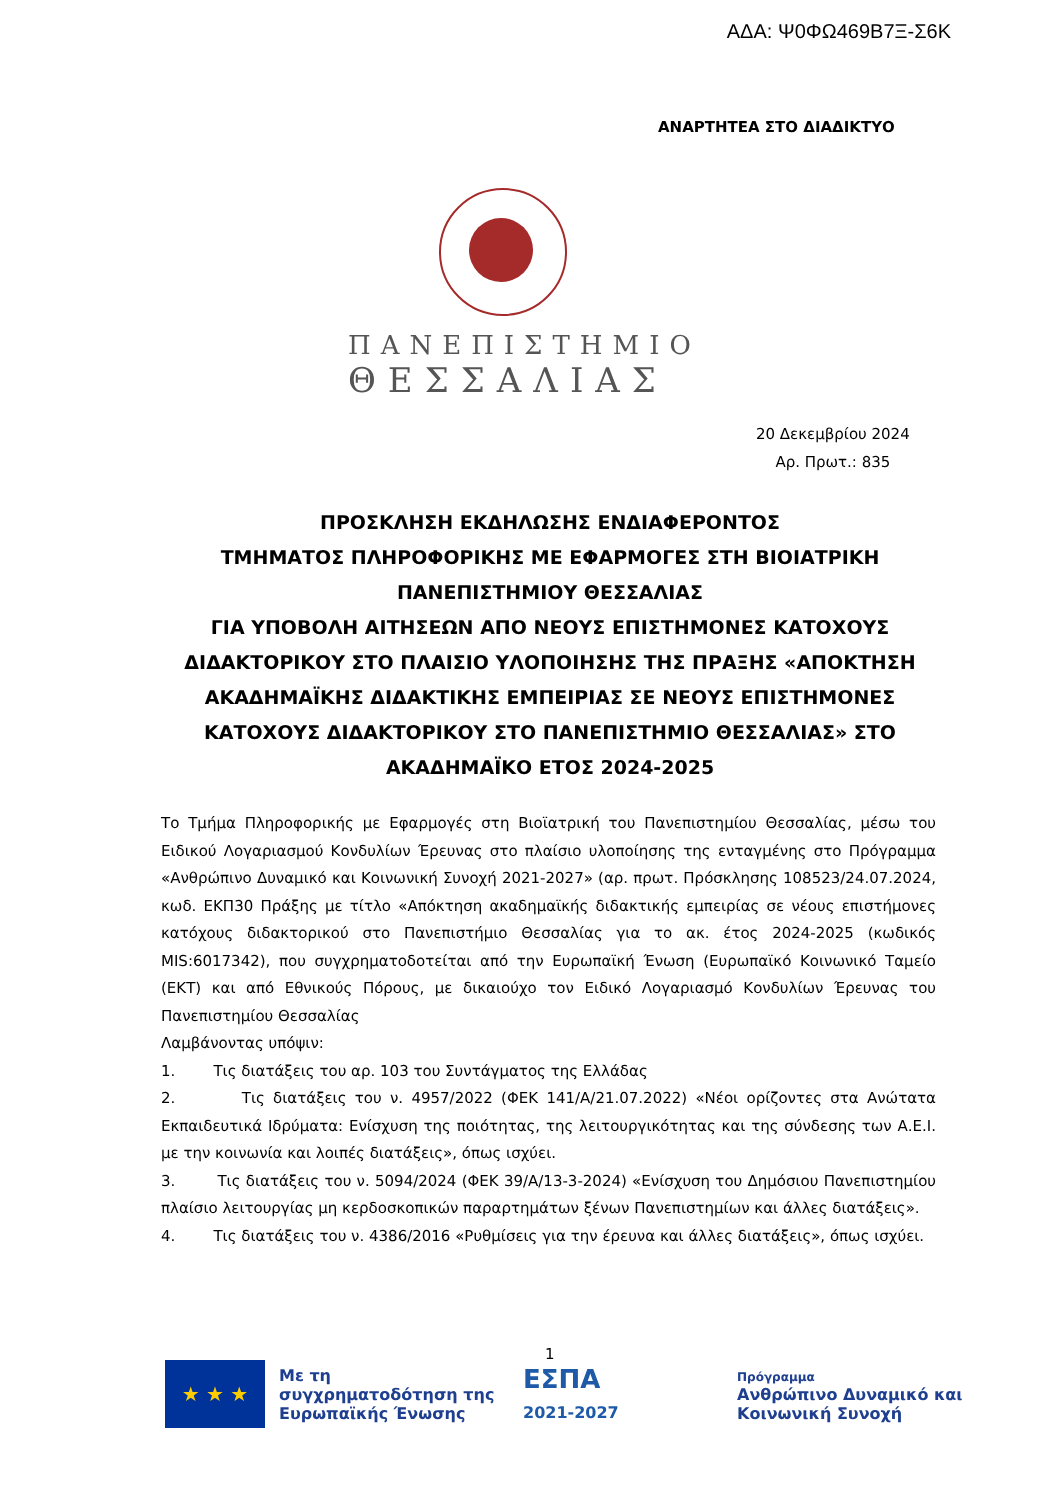ΑΔΑ: Ψ0ΦΩ469Β7Ξ-Σ6Κ
ΑΝΑΡΤΗΤΕΑ ΣΤΟ ΔΙΑΔΙΚΤΥΟ
ΠΑΝΕΠΙΣΤΗΜΙΟ
ΘΕΣΣΑΛΙΑΣ
20 Δεκεμβρίου 2024
Αρ. Πρωτ.: 835
ΠΡΟΣΚΛΗΣΗ ΕΚΔΗΛΩΣΗΣ ΕΝΔΙΑΦΕΡΟΝΤΟΣ
ΤΜΗΜΑΤΟΣ ΠΛΗΡΟΦΟΡΙΚΗΣ ΜΕ ΕΦΑΡΜΟΓΕΣ ΣΤΗ ΒΙΟΙΑΤΡΙΚΗ
ΠΑΝΕΠΙΣΤΗΜΙΟΥ ΘΕΣΣΑΛΙΑΣ
ΓΙΑ ΥΠΟΒΟΛΗ ΑΙΤΗΣΕΩΝ ΑΠΟ ΝΕΟΥΣ ΕΠΙΣΤΗΜΟΝΕΣ ΚΑΤΟΧΟΥΣ ΔΙΔΑΚΤΟΡΙΚΟΥ ΣΤΟ ΠΛΑΙΣΙΟ ΥΛΟΠΟΙΗΣΗΣ ΤΗΣ ΠΡΑΞΗΣ «ΑΠΟΚΤΗΣΗ ΑΚΑΔΗΜΑΪΚΗΣ ΔΙΔΑΚΤΙΚΗΣ ΕΜΠΕΙΡΙΑΣ ΣΕ ΝΕΟΥΣ ΕΠΙΣΤΗΜΟΝΕΣ ΚΑΤΟΧΟΥΣ ΔΙΔΑΚΤΟΡΙΚΟΥ ΣΤΟ ΠΑΝΕΠΙΣΤΗΜΙΟ ΘΕΣΣΑΛΙΑΣ» ΣΤΟ ΑΚΑΔΗΜΑΪΚΟ ΕΤΟΣ 2024-2025
Το Τμήμα Πληροφορικής με Εφαρμογές στη Βιοϊατρική του Πανεπιστημίου Θεσσαλίας, μέσω του Ειδικού Λογαριασμού Κονδυλίων Έρευνας στο πλαίσιο υλοποίησης της ενταγμένης στο Πρόγραμμα «Ανθρώπινο Δυναμικό και Κοινωνική Συνοχή 2021-2027» (αρ. πρωτ. Πρόσκλησης 108523/24.07.2024, κωδ. ΕΚΠ30 Πράξης με τίτλο «Απόκτηση ακαδημαϊκής διδακτικής εμπειρίας σε νέους επιστήμονες κατόχους διδακτορικού στο Πανεπιστήμιο Θεσσαλίας για το ακ. έτος 2024-2025 (κωδικός MIS:6017342), που συγχρηματοδοτείται από την Ευρωπαϊκή Ένωση (Ευρωπαϊκό Κοινωνικό Ταμείο (ΕΚΤ) και από Εθνικούς Πόρους, με δικαιούχο τον Ειδικό Λογαριασμό Κονδυλίων Έρευνας του Πανεπιστημίου Θεσσαλίας
Λαμβάνοντας υπόψιν:
1. Τις διατάξεις του αρ. 103 του Συντάγματος της Ελλάδας
2. Τις διατάξεις του ν. 4957/2022 (ΦΕΚ 141/Α/21.07.2022) «Νέοι ορίζοντες στα Ανώτατα Εκπαιδευτικά Ιδρύματα: Ενίσχυση της ποιότητας, της λειτουργικότητας και της σύνδεσης των Α.Ε.Ι. με την κοινωνία και λοιπές διατάξεις», όπως ισχύει.
3. Τις διατάξεις του ν. 5094/2024 (ΦΕΚ 39/Α/13-3-2024) «Ενίσχυση του Δημόσιου Πανεπιστημίου πλαίσιο λειτουργίας μη κερδοσκοπικών παραρτημάτων ξένων Πανεπιστημίων και άλλες διατάξεις».
4. Τις διατάξεις του ν. 4386/2016 «Ρυθμίσεις για την έρευνα και άλλες διατάξεις», όπως ισχύει.
1
★ ★ ★
Με τη συγχρηματοδότηση της Ευρωπαϊκής Ένωσης
ΕΣΠΑ
2021-2027
Πρόγραμμα
Ανθρώπινο Δυναμικό και
Κοινωνική Συνοχή